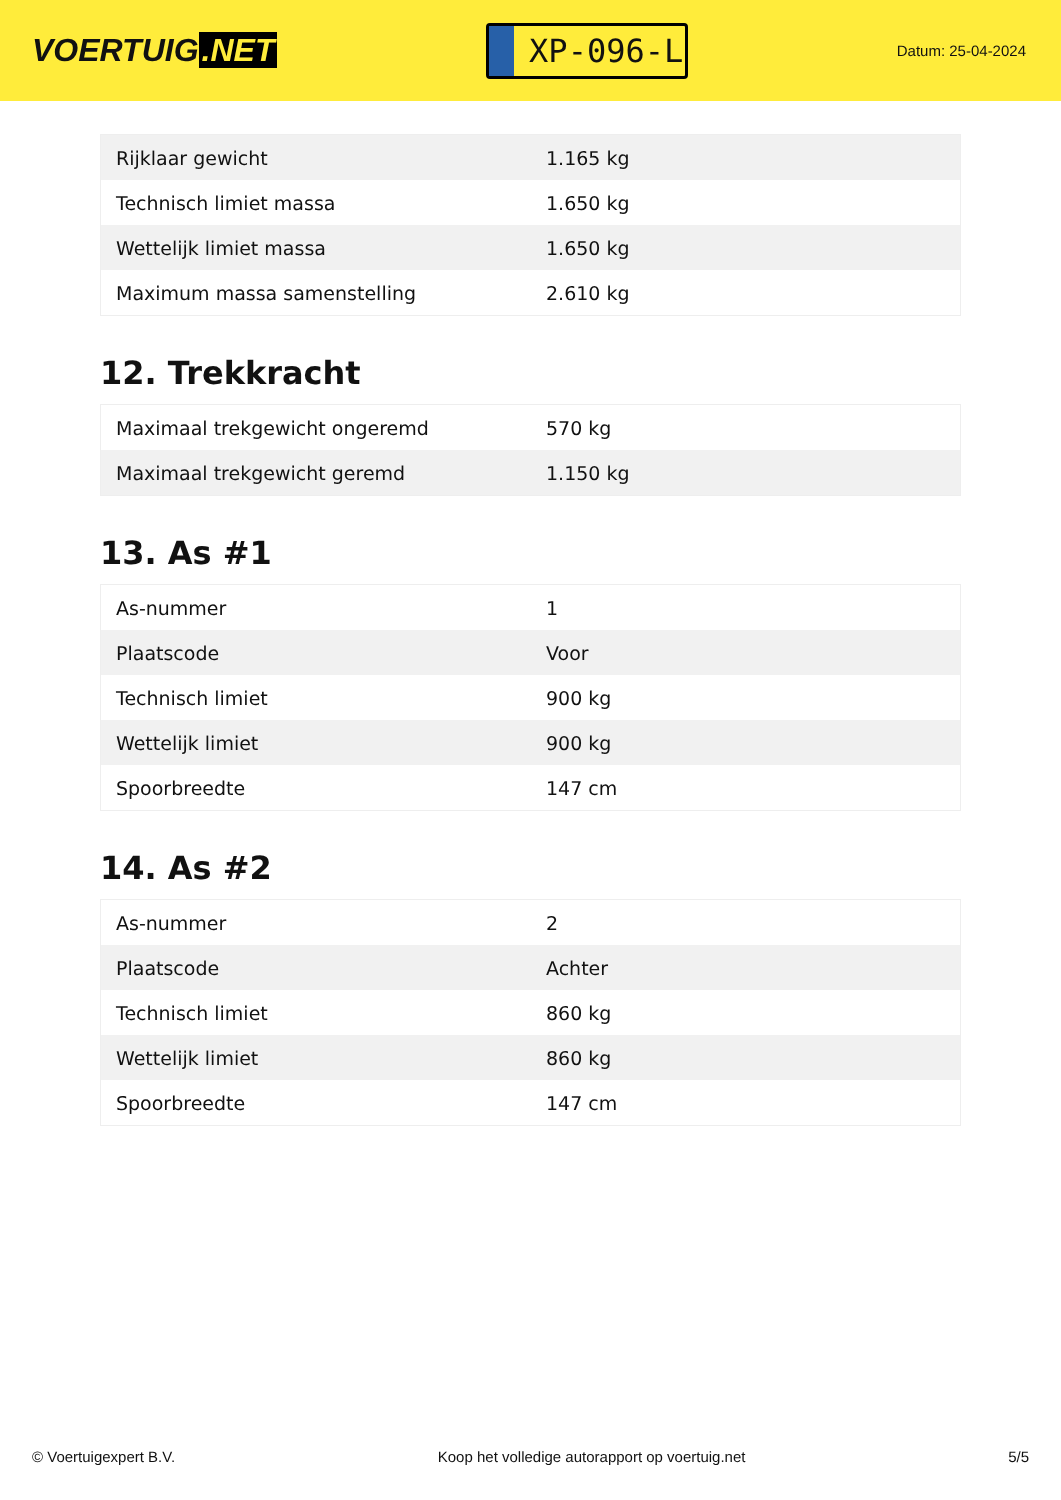VOERTUIG.NET
XP-096-L
Datum: 25-04-2024
| Rijklaar gewicht | 1.165 kg |
| Technisch limiet massa | 1.650 kg |
| Wettelijk limiet massa | 1.650 kg |
| Maximum massa samenstelling | 2.610 kg |
12. Trekkracht
| Maximaal trekgewicht ongeremd | 570 kg |
| Maximaal trekgewicht geremd | 1.150 kg |
13. As #1
| As-nummer | 1 |
| Plaatscode | Voor |
| Technisch limiet | 900 kg |
| Wettelijk limiet | 900 kg |
| Spoorbreedte | 147 cm |
14. As #2
| As-nummer | 2 |
| Plaatscode | Achter |
| Technisch limiet | 860 kg |
| Wettelijk limiet | 860 kg |
| Spoorbreedte | 147 cm |
© Voertuigexpert B.V. Koop het volledige autorapport op voertuig.net 5/5